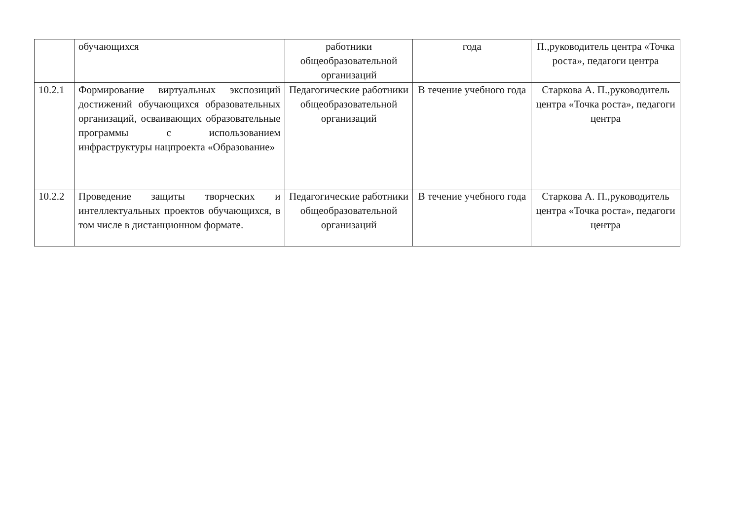| | обучающихся | работники общеобразовательной организаций | года | П.,руководитель центра «Точка роста», педагоги центра |
| 10.2.1 | Формирование виртуальных экспозиций достижений обучающихся образовательных организаций, осваивающих образовательные программы с использованием инфраструктуры нацпроекта «Образование» | Педагогические работники общеобразовательной организаций | В течение учебного года | Старкова А. П.,руководитель центра «Точка роста», педагоги центра |
| 10.2.2 | Проведение защиты творческих и интеллектуальных проектов обучающихся, в том числе в дистанционном формате. | Педагогические работники общеобразовательной организаций | В течение учебного года | Старкова А. П.,руководитель центра «Точка роста», педагоги центра |